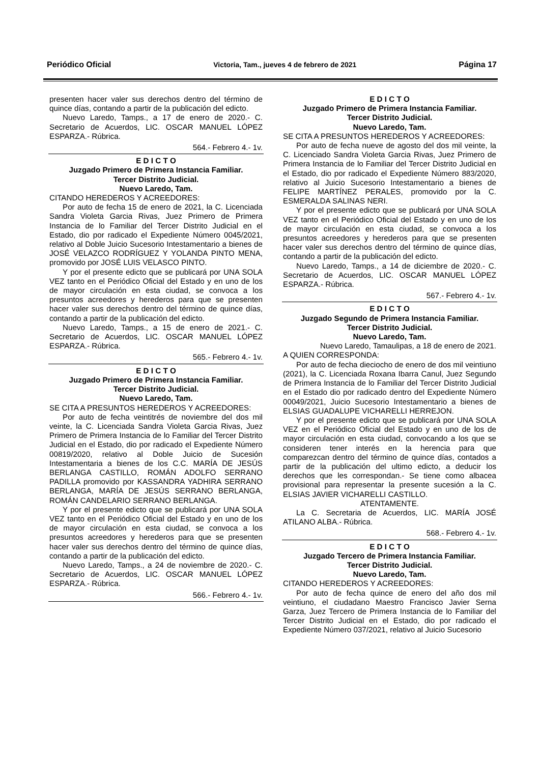Periódico Oficial Victoria, Tam., jueves 4 de febrero de 2021 Página 17
presenten hacer valer sus derechos dentro del término de quince días, contando a partir de la publicación del edicto.
Nuevo Laredo, Tamps., a 17 de enero de 2020.- C. Secretario de Acuerdos, LIC. OSCAR MANUEL LÓPEZ ESPARZA.- Rúbrica.
564.- Febrero 4.- 1v.
E D I C T O
Juzgado Primero de Primera Instancia Familiar.
Tercer Distrito Judicial.
Nuevo Laredo, Tam.
CITANDO HEREDEROS Y ACREEDORES:
Por auto de fecha 15 de enero de 2021, la C. Licenciada Sandra Violeta Garcia Rivas, Juez Primero de Primera Instancia de lo Familiar del Tercer Distrito Judicial en el Estado, dio por radicado el Expediente Número 0045/2021, relativo al Doble Juicio Sucesorio Intestamentario a bienes de JOSÉ VELAZCO RODRÍGUEZ Y YOLANDA PINTO MENA, promovido por JOSÉ LUIS VELASCO PINTO.
Y por el presente edicto que se publicará por UNA SOLA VEZ tanto en el Periódico Oficial del Estado y en uno de los de mayor circulación en esta ciudad, se convoca a los presuntos acreedores y herederos para que se presenten hacer valer sus derechos dentro del término de quince días, contando a partir de la publicación del edicto.
Nuevo Laredo, Tamps., a 15 de enero de 2021.- C. Secretario de Acuerdos, LIC. OSCAR MANUEL LÓPEZ ESPARZA.- Rúbrica.
565.- Febrero 4.- 1v.
E D I C T O
Juzgado Primero de Primera Instancia Familiar.
Tercer Distrito Judicial.
Nuevo Laredo, Tam.
SE CITA A PRESUNTOS HEREDEROS Y ACREEDORES:
Por auto de fecha veintitrés de noviembre del dos mil veinte, la C. Licenciada Sandra Violeta Garcia Rivas, Juez Primero de Primera Instancia de lo Familiar del Tercer Distrito Judicial en el Estado, dio por radicado el Expediente Número 00819/2020, relativo al Doble Juicio de Sucesión Intestamentaria a bienes de los C.C. MARÍA DE JESÚS BERLANGA CASTILLO, ROMÁN ADOLFO SERRANO PADILLA promovido por KASSANDRA YADHIRA SERRANO BERLANGA, MARÍA DE JESÚS SERRANO BERLANGA, ROMÁN CANDELARIO SERRANO BERLANGA.
Y por el presente edicto que se publicará por UNA SOLA VEZ tanto en el Periódico Oficial del Estado y en uno de los de mayor circulación en esta ciudad, se convoca a los presuntos acreedores y herederos para que se presenten hacer valer sus derechos dentro del término de quince días, contando a partir de la publicación del edicto.
Nuevo Laredo, Tamps., a 24 de noviembre de 2020.- C. Secretario de Acuerdos, LIC. OSCAR MANUEL LÓPEZ ESPARZA.- Rúbrica.
566.- Febrero 4.- 1v.
E D I C T O
Juzgado Primero de Primera Instancia Familiar.
Tercer Distrito Judicial.
Nuevo Laredo, Tam.
SE CITA A PRESUNTOS HEREDEROS Y ACREEDORES:
Por auto de fecha nueve de agosto del dos mil veinte, la C. Licenciado Sandra Violeta Garcia Rivas, Juez Primero de Primera Instancia de lo Familiar del Tercer Distrito Judicial en el Estado, dio por radicado el Expediente Número 883/2020, relativo al Juicio Sucesorio Intestamentario a bienes de FELIPE MARTÍNEZ PERALES, promovido por la C. ESMERALDA SALINAS NERI.
Y por el presente edicto que se publicará por UNA SOLA VEZ tanto en el Periódico Oficial del Estado y en uno de los de mayor circulación en esta ciudad, se convoca a los presuntos acreedores y herederos para que se presenten hacer valer sus derechos dentro del término de quince días, contando a partir de la publicación del edicto.
Nuevo Laredo, Tamps., a 14 de diciembre de 2020.- C. Secretario de Acuerdos, LIC. OSCAR MANUEL LÓPEZ ESPARZA.- Rúbrica.
567.- Febrero 4.- 1v.
E D I C T O
Juzgado Segundo de Primera Instancia Familiar.
Tercer Distrito Judicial.
Nuevo Laredo, Tam.
Nuevo Laredo, Tamaulipas, a 18 de enero de 2021.
A QUIEN CORRESPONDA:
Por auto de fecha dieciocho de enero de dos mil veintiuno (2021), la C. Licenciada Roxana Ibarra Canul, Juez Segundo de Primera Instancia de lo Familiar del Tercer Distrito Judicial en el Estado dio por radicado dentro del Expediente Número 00049/2021, Juicio Sucesorio Intestamentario a bienes de ELSIAS GUADALUPE VICHARELLI HERREJON.
Y por el presente edicto que se publicará por UNA SOLA VEZ en el Periódico Oficial del Estado y en uno de los de mayor circulación en esta ciudad, convocando a los que se consideren tener interés en la herencia para que comparezcan dentro del término de quince días, contados a partir de la publicación del ultimo edicto, a deducir los derechos que les correspondan.- Se tiene como albacea provisional para representar la presente sucesión a la C. ELSIAS JAVIER VICHARELLI CASTILLO.
ATENTAMENTE.
La C. Secretaria de Acuerdos, LIC. MARÍA JOSÉ ATILANO ALBA.- Rúbrica.
568.- Febrero 4.- 1v.
E D I C T O
Juzgado Tercero de Primera Instancia Familiar.
Tercer Distrito Judicial.
Nuevo Laredo, Tam.
CITANDO HEREDEROS Y ACREEDORES:
Por auto de fecha quince de enero del año dos mil veintiuno, el ciudadano Maestro Francisco Javier Serna Garza, Juez Tercero de Primera Instancia de lo Familiar del Tercer Distrito Judicial en el Estado, dio por radicado el Expediente Número 037/2021, relativo al Juicio Sucesorio